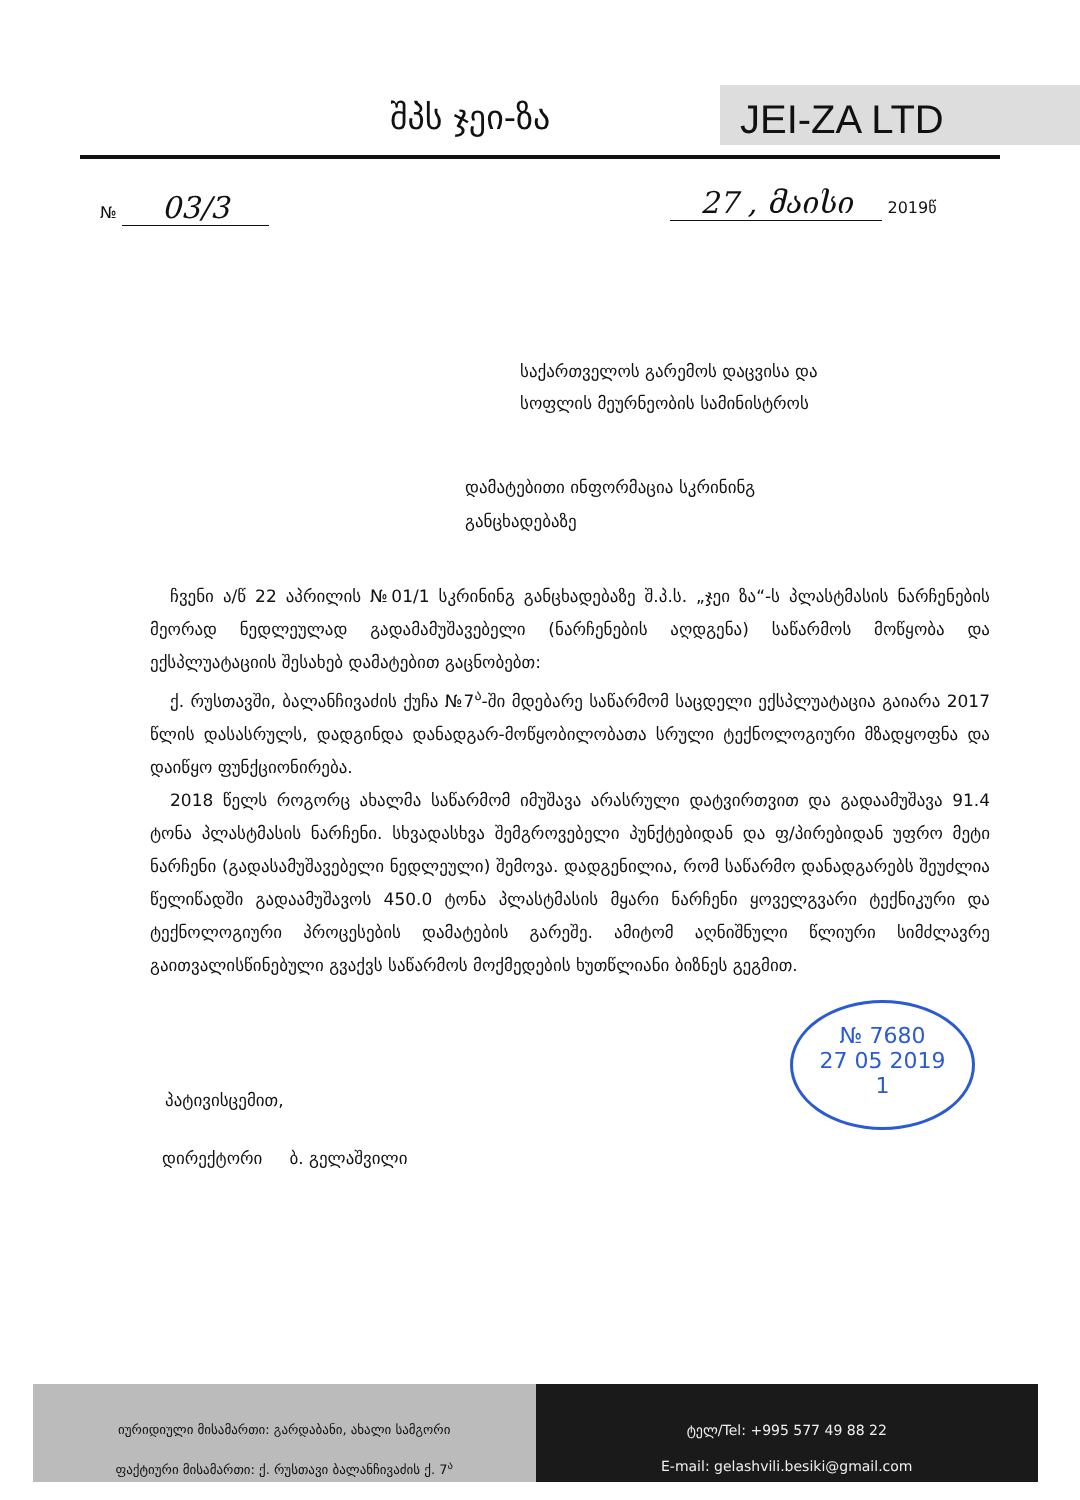შპს ჯეი-ზა JEI-ZA LTD
№ 03/3 27 , მაისი 2019წ
საქართველოს გარემოს დაცვისა და
სოფლის მეურნეობის სამინისტროს
დამატებითი ინფორმაცია სკრინინგ
განცხადებაზე
ჩვენი ა/წ 22 აპრილის №01/1 სკრინინგ განცხადებაზე შ.პ.ს. „ჯეი ზა“-ს პლასტმასის ნარჩენების მეორად ნედლეულად გადამამუშავებელი (ნარჩენების აღდგენა) საწარმოს მოწყობა და ექსპლუატაციის შესახებ დამატებით გაცნობებთ:
ქ. რუსთავში, ბალანჩივაძის ქუჩა №7<sup>ა</sup>-ში მდებარე საწარმომ საცდელი ექსპლუატაცია გაიარა 2017 წლის დასასრულს, დადგინდა დანადგარ-მოწყობილობათა სრული ტექნოლოგიური მზადყოფნა და დაიწყო ფუნქციონირება.
2018 წელს როგორც ახალმა საწარმომ იმუშავა არასრული დატვირთვით და გადაამუშავა 91.4 ტონა პლასტმასის ნარჩენი. სხვადასხვა შემგროვებელი პუნქტებიდან და ფ/პირებიდან უფრო მეტი ნარჩენი (გადასამუშავებელი ნედლეული) შემოვა. დადგენილია, რომ საწარმო დანადგარებს შეუძლია წელიწადში გადაამუშავოს 450.0 ტონა პლასტმასის მყარი ნარჩენი ყოველგვარი ტექნიკური და ტექნოლოგიური პროცესების დამატების გარეშე. ამიტომ აღნიშნული წლიური სიმძლავრე გაითვალისწინებული გვაქვს საწარმოს მოქმედების ხუთწლიანი ბიზნეს გეგმით.
№ 7680
27 05 2019
1
პატივისცემით,
დირექტორი ბ. გელაშვილი
იურიდიული მისამართი: გარდაბანი, ახალი სამგორი
ფაქტიური მისამართი: ქ. რუსთავი ბალანჩივაძის ქ. 7<sup>ა</sup>
ტელ/Tel: +995 577 49 88 22
E-mail: gelashvili.besiki@gmail.com